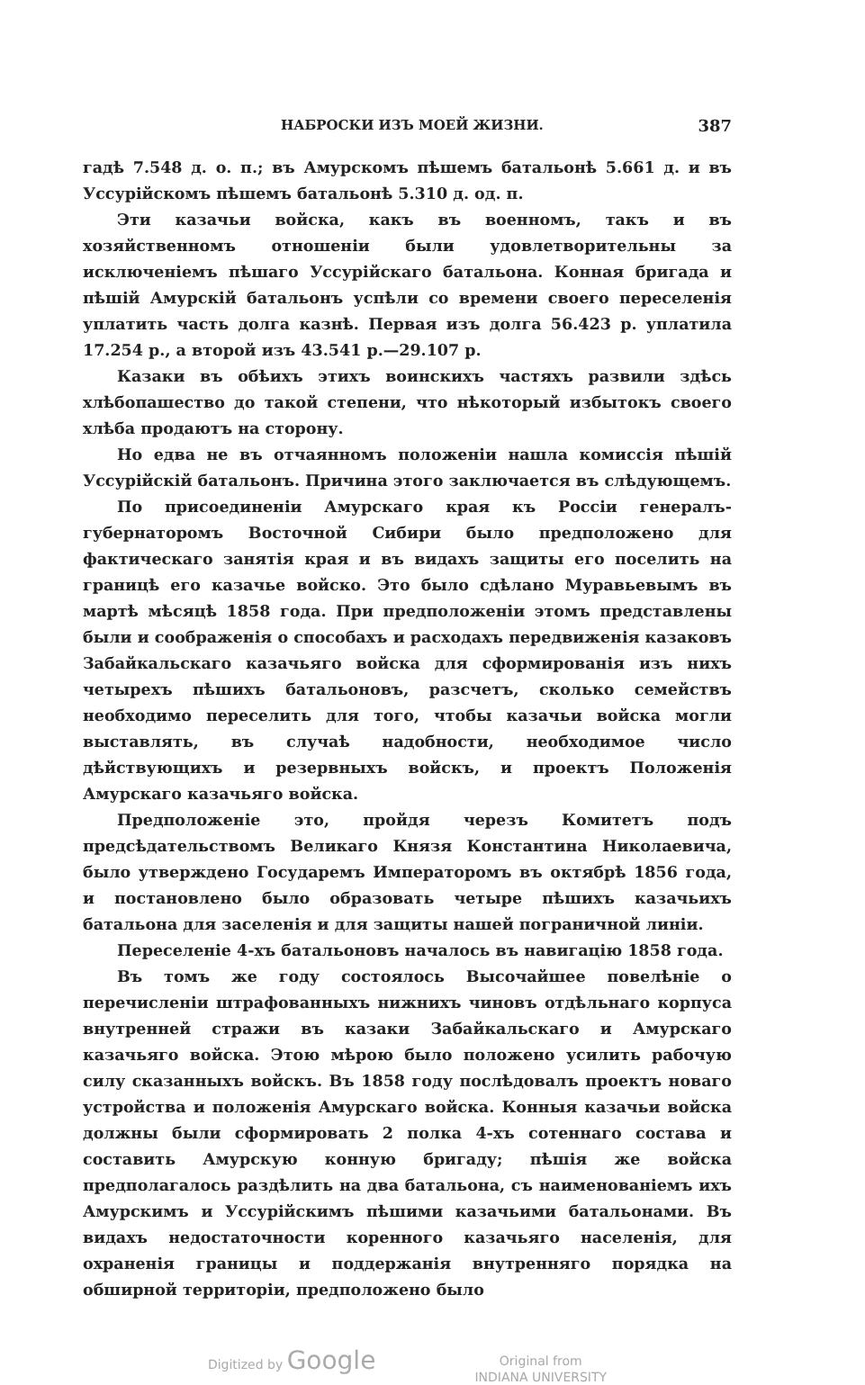НАБРОСКИ ИЗЪ МОЕЙ ЖИЗНИ. 387
гадѣ 7.548 д. о. п.; въ Амурскомъ пѣшемъ батальонѣ 5.661 д. и въ Уссурiйскомъ пѣшемъ батальонѣ 5.310 д. од. п.
Эти казачьи войска, какъ въ военномъ, такъ и въ хозяйственномъ отношенiи были удовлетворительны за исключенiемъ пѣшаго Уссурiйскаго батальона. Конная бригада и пѣшiй Амурскiй батальонъ успѣли со времени своего переселенiя уплатить часть долга казнѣ. Первая изъ долга 56.423 р. уплатила 17.254 р., а второй изъ 43.541 р.—29.107 р.
Казаки въ обѣихъ этихъ воинскихъ частяхъ развили здѣсь хлѣбопашество до такой степени, что нѣкоторый избытокъ своего хлѣба продаютъ на сторону.
Но едва не въ отчаянномъ положенiи нашла комиссiя пѣшiй Уссурiйскiй батальонъ. Причина этого заключается въ слѣдующемъ.
По присоединенiи Амурскаго края къ Россiи генералъ-губернаторомъ Восточной Сибири было предположено для фактическаго занятiя края и въ видахъ защиты его поселить на границѣ его казачье войско. Это было сдѣлано Муравьевымъ въ мартѣ мѣсяцѣ 1858 года. При предположенiи этомъ представлены были и соображенiя о способахъ и расходахъ передвиженiя казаковъ Забайкальскаго казачьяго войска для сформированiя изъ нихъ четырехъ пѣшихъ батальоновъ, разсчетъ, сколько семействъ необходимо переселить для того, чтобы казачьи войска могли выставлять, въ случаѣ надобности, необходимое число дѣйствующихъ и резервныхъ войскъ, и проектъ Положенiя Амурскаго казачьяго войска.
Предположенiе это, пройдя черезъ Комитетъ подъ предсѣдательствомъ Великаго Князя Константина Николаевича, было утверждено Государемъ Императоромъ въ октябрѣ 1856 года, и постановлено было образовать четыре пѣшихъ казачьихъ батальона для заселенiя и для защиты нашей пограничной линiи.
Переселенiе 4-хъ батальоновъ началось въ навигацiю 1858 года.
Въ томъ же году состоялось Высочайшее повелѣнiе о перечисленiи штрафованныхъ нижнихъ чиновъ отдѣльнаго корпуса внутренней стражи въ казаки Забайкальскаго и Амурскаго казачьяго войска. Этою мѣрою было положено усилить рабочую силу сказанныхъ войскъ. Въ 1858 году послѣдовалъ проектъ новаго устройства и положенiя Амурскаго войска. Конныя казачьи войска должны были сформировать 2 полка 4-хъ сотеннаго состава и составить Амурскую конную бригаду; пѣшiя же войска предполагалось раздѣлить на два батальона, съ наименованiемъ ихъ Амурскимъ и Уссурiйскимъ пѣшими казачьими батальонами. Въ видахъ недостаточности коренного казачьяго населенiя, для охраненiя границы и поддержанiя внутренняго порядка на обширной территорiи, предположено было
Digitized by Google
Original from
INDIANA UNIVERSITY